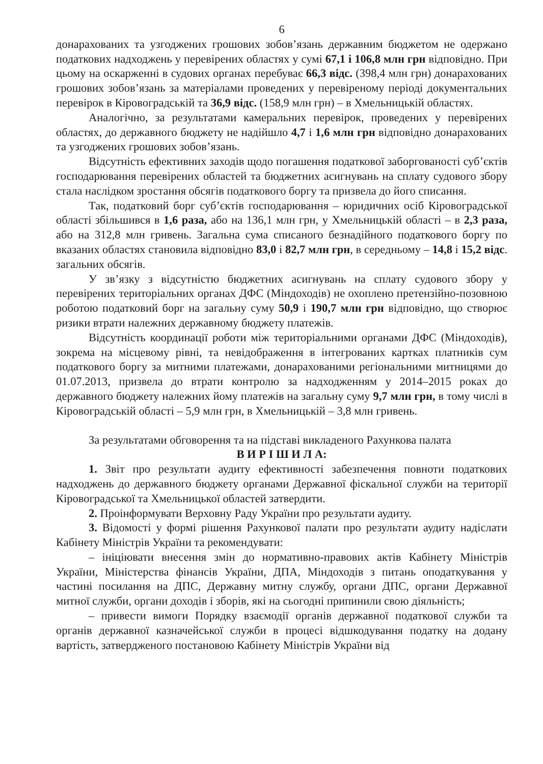6
донарахованих та узгоджених грошових зобов’язань державним бюджетом не одержано податкових надходжень у перевірених областях у сумі 67,1 і 106,8 млн грн відповідно. При цьому на оскарженні в судових органах перебуває 66,3 відс. (398,4 млн грн) донарахованих грошових зобов’язань за матеріалами проведених у перевіреному періоді документальних перевірок в Кіровоградській та 36,9 відс. (158,9 млн грн) – в Хмельницькій областях.
Аналогічно, за результатами камеральних перевірок, проведених у перевірених областях, до державного бюджету не надійшло 4,7 і 1,6 млн грн відповідно донарахованих та узгоджених грошових зобов’язань.
Відсутність ефективних заходів щодо погашення податкової заборгованості суб’єктів господарювання перевірених областей та бюджетних асигнувань на сплату судового збору стала наслідком зростання обсягів податкового боргу та призвела до його списання.
Так, податковий борг суб’єктів господарювання – юридичних осіб Кіровоградської області збільшився в 1,6 раза, або на 136,1 млн грн, у Хмельницькій області – в 2,3 раза, або на 312,8 млн гривень. Загальна сума списаного безнадійного податкового боргу по вказаних областях становила відповідно 83,0 і 82,7 млн грн, в середньому – 14,8 і 15,2 відс. загальних обсягів.
У зв’язку з відсутністю бюджетних асигнувань на сплату судового збору у перевірених територіальних органах ДФС (Міндоходів) не охоплено претензійно-позовною роботою податковий борг на загальну суму 50,9 і 190,7 млн грн відповідно, що створює ризики втрати належних державному бюджету платежів.
Відсутність координації роботи між територіальними органами ДФС (Міндоходів), зокрема на місцевому рівні, та невідображення в інтегрованих картках платників сум податкового боргу за митними платежами, донарахованими регіональними митницями до 01.07.2013, призвела до втрати контролю за надходженням у 2014–2015 роках до державного бюджету належних йому платежів на загальну суму 9,7 млн грн, в тому числі в Кіровоградській області – 5,9 млн грн, в Хмельницькій – 3,8 млн гривень.
За результатами обговорення та на підставі викладеного Рахункова палата
В И Р І Ш И Л А:
1. Звіт про результати аудиту ефективності забезпечення повноти податкових надходжень до державного бюджету органами Державної фіскальної служби на території Кіровоградської та Хмельницької областей затвердити.
2. Проінформувати Верховну Раду України про результати аудиту.
3. Відомості у формі рішення Рахункової палати про результати аудиту надіслати Кабінету Міністрів України та рекомендувати:
– ініціювати внесення змін до нормативно-правових актів Кабінету Міністрів України, Міністерства фінансів України, ДПА, Міндоходів з питань оподаткування у частині посилання на ДПС, Державну митну службу, органи ДПС, органи Державної митної служби, органи доходів і зборів, які на сьогодні припинили свою діяльність;
– привести вимоги Порядку взаємодії органів державної податкової служби та органів державної казначейської служби в процесі відшкодування податку на додану вартість, затвердженого постановою Кабінету Міністрів України від